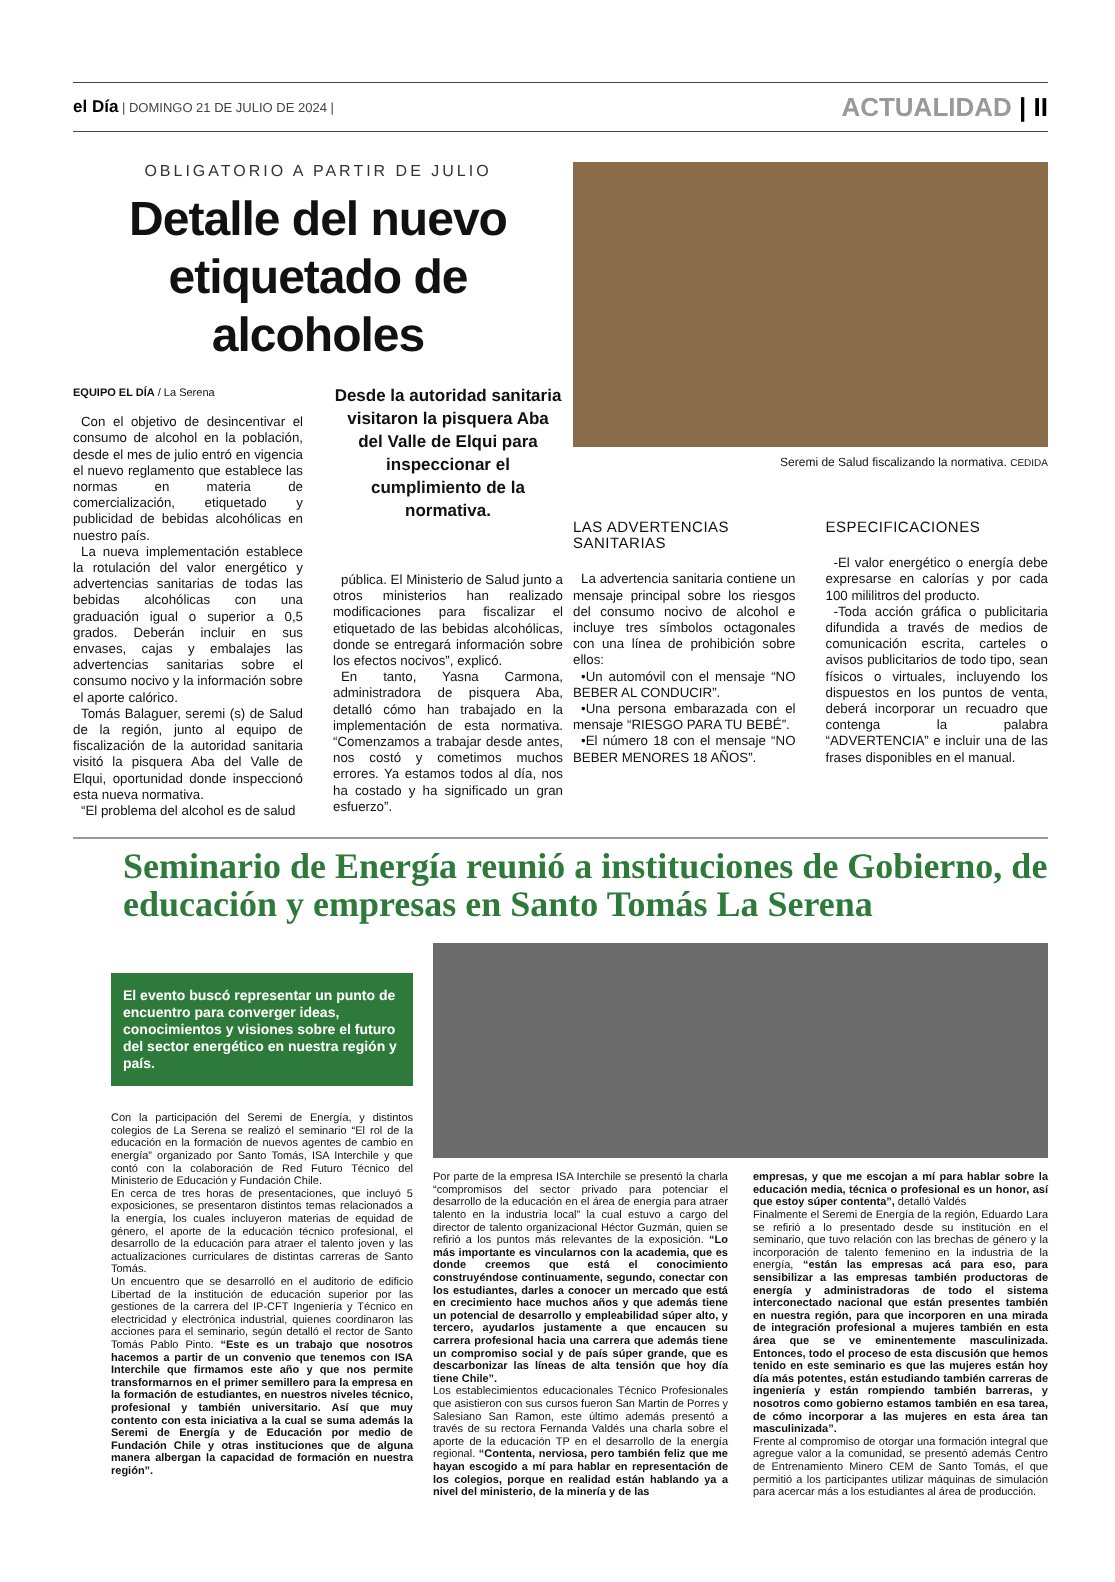el Día | DOMINGO 21 DE JULIO DE 2024 |
ACTUALIDAD | II
OBLIGATORIO A PARTIR DE JULIO
Detalle del nuevo etiquetado de alcoholes
EQUIPO EL DÍA / La Serena
Con el objetivo de desincentivar el consumo de alcohol en la población, desde el mes de julio entró en vigencia el nuevo reglamento que establece las normas en materia de comercialización, etiquetado y publicidad de bebidas alcohólicas en nuestro país.
La nueva implementación establece la rotulación del valor energético y advertencias sanitarias de todas las bebidas alcohólicas con una graduación igual o superior a 0,5 grados. Deberán incluir en sus envases, cajas y embalajes las advertencias sanitarias sobre el consumo nocivo y la información sobre el aporte calórico.
Tomás Balaguer, seremi (s) de Salud de la región, junto al equipo de fiscalización de la autoridad sanitaria visitó la pisquera Aba del Valle de Elqui, oportunidad donde inspeccionó esta nueva normativa.
“El problema del alcohol es de salud
Desde la autoridad sanitaria visitaron la pisquera Aba del Valle de Elqui para inspeccionar el cumplimiento de la normativa.
pública. El Ministerio de Salud junto a otros ministerios han realizado modificaciones para fiscalizar el etiquetado de las bebidas alcohólicas, donde se entregará información sobre los efectos nocivos”, explicó.
En tanto, Yasna Carmona, administradora de pisquera Aba, detalló cómo han trabajado en la implementación de esta normativa. “Comenzamos a trabajar desde antes, nos costó y cometimos muchos errores. Ya estamos todos al día, nos ha costado y ha significado un gran esfuerzo”.
Seremi de Salud fiscalizando la normativa. CEDIDA
LAS ADVERTENCIAS SANITARIAS
La advertencia sanitaria contiene un mensaje principal sobre los riesgos del consumo nocivo de alcohol e incluye tres símbolos octagonales con una línea de prohibición sobre ellos:
•Un automóvil con el mensaje “NO BEBER AL CONDUCIR”.
•Una persona embarazada con el mensaje “RIESGO PARA TU BEBÉ”.
•El número 18 con el mensaje “NO BEBER MENORES 18 AÑOS”.
ESPECIFICACIONES
-El valor energético o energía debe expresarse en calorías y por cada 100 mililitros del producto.
-Toda acción gráfica o publicitaria difundida a través de medios de comunicación escrita, carteles o avisos publicitarios de todo tipo, sean físicos o virtuales, incluyendo los dispuestos en los puntos de venta, deberá incorporar un recuadro que contenga la palabra “ADVERTENCIA” e incluir una de las frases disponibles en el manual.
Seminario de Energía reunió a instituciones de Gobierno, de educación y empresas en Santo Tomás La Serena
El evento buscó representar un punto de encuentro para converger ideas, conocimientos y visiones sobre el futuro del sector energético en nuestra región y país.
Con la participación del Seremi de Energía, y distintos colegios de La Serena se realizó el seminario “El rol de la educación en la formación de nuevos agentes de cambio en energía” organizado por Santo Tomás, ISA Interchile y que contó con la colaboración de Red Futuro Técnico del Ministerio de Educación y Fundación Chile.
En cerca de tres horas de presentaciones, que incluyó 5 exposiciones, se presentaron distintos temas relacionados a la energía, los cuales incluyeron materias de equidad de género, el aporte de la educación técnico profesional, el desarrollo de la educación para atraer el talento joven y las actualizaciones curriculares de distintas carreras de Santo Tomás.
Un encuentro que se desarrolló en el auditorio de edificio Libertad de la institución de educación superior por las gestiones de la carrera del IP-CFT Ingeniería y Técnico en electricidad y electrónica industrial, quienes coordinaron las acciones para el seminario, según detalló el rector de Santo Tomás Pablo Pinto. “Este es un trabajo que nosotros hacemos a partir de un convenio que tenemos con ISA Interchile que firmamos este año y que nos permite transformarnos en el primer semillero para la empresa en la formación de estudiantes, en nuestros niveles técnico, profesional y también universitario. Así que muy contento con esta iniciativa a la cual se suma además la Seremi de Energía y de Educación por medio de Fundación Chile y otras instituciones que de alguna manera albergan la capacidad de formación en nuestra región”.
Por parte de la empresa ISA Interchile se presentó la charla “compromisos del sector privado para potenciar el desarrollo de la educación en el área de energía para atraer talento en la industria local” la cual estuvo a cargo del director de talento organizacional Héctor Guzmán, quien se refirió a los puntos más relevantes de la exposición. “Lo más importante es vincularnos con la academia, que es donde creemos que está el conocimiento construyéndose continuamente, segundo, conectar con los estudiantes, darles a conocer un mercado que está en crecimiento hace muchos años y que además tiene un potencial de desarrollo y empleabilidad súper alto, y tercero, ayudarlos justamente a que encaucen su carrera profesional hacia una carrera que además tiene un compromiso social y de país súper grande, que es descarbonizar las líneas de alta tensión que hoy día tiene Chile”.
Los establecimientos educacionales Técnico Profesionales que asistieron con sus cursos fueron San Martin de Porres y Salesiano San Ramon, este último además presentó a través de su rectora Fernanda Valdés una charla sobre el aporte de la educación TP en el desarrollo de la energía regional. “Contenta, nerviosa, pero también feliz que me hayan escogido a mí para hablar en representación de los colegios, porque en realidad están hablando ya a nivel del ministerio, de la minería y de las
empresas, y que me escojan a mí para hablar sobre la educación media, técnica o profesional es un honor, así que estoy súper contenta”, detalló Valdés
Finalmente el Seremi de Energía de la región, Eduardo Lara se refirió a lo presentado desde su institución en el seminario, que tuvo relación con las brechas de género y la incorporación de talento femenino en la industria de la energía, “están las empresas acá para eso, para sensibilizar a las empresas también productoras de energía y administradoras de todo el sistema interconectado nacional que están presentes también en nuestra región, para que incorporen en una mirada de integración profesional a mujeres también en esta área que se ve eminentemente masculinizada. Entonces, todo el proceso de esta discusión que hemos tenido en este seminario es que las mujeres están hoy día más potentes, están estudiando también carreras de ingeniería y están rompiendo también barreras, y nosotros como gobierno estamos también en esa tarea, de cómo incorporar a las mujeres en esta área tan masculinizada”.
Frente al compromiso de otorgar una formación integral que agregue valor a la comunidad, se presentó además Centro de Entrenamiento Minero CEM de Santo Tomás, el que permitió a los participantes utilizar máquinas de simulación para acercar más a los estudiantes al área de producción.